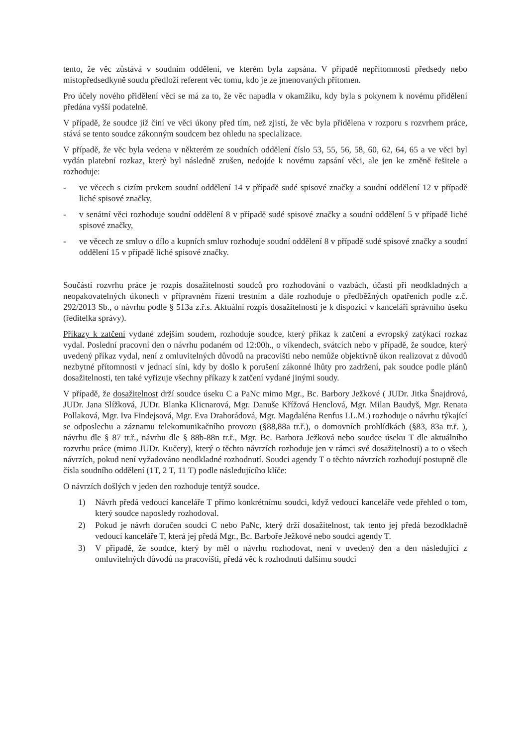tento, že věc zůstává v soudním oddělení, ve kterém byla zapsána. V případě nepřítomnosti předsedy nebo místopředsedkyně soudu předloží referent věc tomu, kdo je ze jmenovaných přítomen.
Pro účely nového přidělení věci se má za to, že věc napadla v okamžiku, kdy byla s pokynem k novému přidělení předána vyšší podatelně.
V případě, že soudce již činí ve věci úkony před tím, než zjistí, že věc byla přidělena v rozporu s rozvrhem práce, stává se tento soudce zákonným soudcem bez ohledu na specializace.
V případě, že věc byla vedena v některém ze soudních oddělení číslo 53, 55, 56, 58, 60, 62, 64, 65 a ve věci byl vydán platební rozkaz, který byl následně zrušen, nedojde k novému zapsání věci, ale jen ke změně řešitele a rozhoduje:
- ve věcech s cizím prvkem soudní oddělení 14 v případě sudé spisové značky a soudní oddělení 12 v případě liché spisové značky,
- v senátní věci rozhoduje soudní oddělení 8 v případě sudé spisové značky a soudní oddělení 5 v případě liché spisové značky,
- ve věcech ze smluv o dílo a kupních smluv rozhoduje soudní oddělení 8 v případě sudé spisové značky a soudní oddělení 15 v případě liché spisové značky.
Součástí rozvrhu práce je rozpis dosažitelnosti soudců pro rozhodování o vazbách, účasti při neodkladných a neopakovatelných úkonech v přípravném řízení trestním a dále rozhoduje o předběžných opatřeních podle z.č. 292/2013 Sb., o návrhu podle § 513a z.ř.s. Aktuální rozpis dosažitelnosti je k dispozici v kanceláři správního úseku (ředitelka správy).
Příkazy k zatčení vydané zdejším soudem, rozhoduje soudce, který příkaz k zatčení a evropský zatýkací rozkaz vydal. Poslední pracovní den o návrhu podaném od 12:00h., o víkendech, svátcích nebo v případě, že soudce, který uvedený příkaz vydal, není z omluvitelných důvodů na pracovišti nebo nemůže objektivně úkon realizovat z důvodů nezbytné přítomnosti v jednací síni, kdy by došlo k porušení zákonné lhůty pro zadržení, pak soudce podle plánů dosažitelnosti, ten také vyřizuje všechny příkazy k zatčení vydané jinými soudy.
V případě, že dosažitelnost drží soudce úseku C a PaNc mimo Mgr., Bc. Barbory Ježkové ( JUDr. Jitka Šnajdrová, JUDr. Jana Slížková, JUDr. Blanka Klicnarová, Mgr. Danuše Křížová Henclová, Mgr. Milan Baudyš, Mgr. Renata Pollaková, Mgr. Iva Findejsová, Mgr. Eva Drahorádová, Mgr. Magdaléna Renfus LL.M.) rozhoduje o návrhu týkající se odposlechu a záznamu telekomunikačního provozu (§88,88a tr.ř.), o domovních prohlídkách (§83, 83a tr.ř. ), návrhu dle § 87 tr.ř., návrhu dle § 88b-88n tr.ř., Mgr. Bc. Barbora Ježková nebo soudce úseku T dle aktuálního rozvrhu práce (mimo JUDr. Kučery), který o těchto návrzích rozhoduje jen v rámci své dosažitelnosti) a to o všech návrzích, pokud není vyžadováno neodkladné rozhodnutí. Soudci agendy T o těchto návrzích rozhodují postupně dle čísla soudního oddělení (1T, 2 T, 11 T) podle následujícího klíče:
O návrzích došlých v jeden den rozhoduje tentýž soudce.
1) Návrh předá vedoucí kanceláře T přímo konkrétnímu soudci, když vedoucí kanceláře vede přehled o tom, který soudce naposledy rozhodoval.
2) Pokud je návrh doručen soudci C nebo PaNc, který drží dosažitelnost, tak tento jej předá bezodkladně vedoucí kanceláře T, která jej předá Mgr., Bc. Barboře Ježkové nebo soudci agendy T.
3) V případě, že soudce, který by měl o návrhu rozhodovat, není v uvedený den a den následující z omluvitelných důvodů na pracovišti, předá věc k rozhodnutí dalšímu soudci